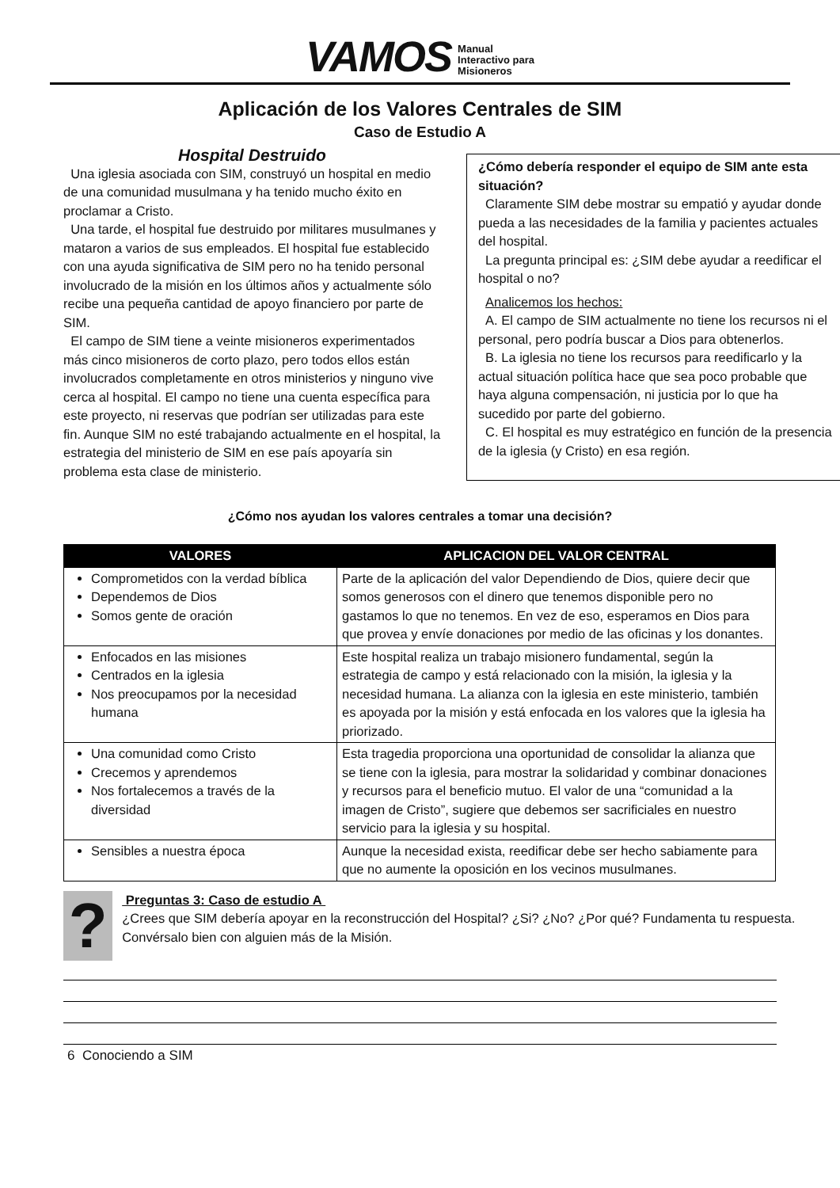VAMOS Manual
Interactivo para
Misioneros
Aplicación de los Valores Centrales de SIM
Caso de Estudio A
Hospital Destruido
Una iglesia asociada con SIM, construyó un hospital en medio de una comunidad musulmana y ha tenido mucho éxito en proclamar a Cristo.
Una tarde, el hospital fue destruido por militares musulmanes y mataron a varios de sus empleados. El hospital fue establecido con una ayuda significativa de SIM pero no ha tenido personal involucrado de la misión en los últimos años y actualmente sólo recibe una pequeña cantidad de apoyo financiero por parte de SIM.
El campo de SIM tiene a veinte misioneros experimentados más cinco misioneros de corto plazo, pero todos ellos están involucrados completamente en otros ministerios y ninguno vive cerca al hospital. El campo no tiene una cuenta específica para este proyecto, ni reservas que podrían ser utilizadas para este fin. Aunque SIM no esté trabajando actualmente en el hospital, la estrategia del ministerio de SIM en ese país apoyaría sin problema esta clase de ministerio.
¿Cómo debería responder el equipo de SIM ante esta situación?
Claramente SIM debe mostrar su empatió y ayudar donde pueda a las necesidades de la familia y pacientes actuales del hospital.
La pregunta principal es: ¿SIM debe ayudar a reedificar el hospital o no?
Analicemos los hechos:
A. El campo de SIM actualmente no tiene los recursos ni el personal, pero podría buscar a Dios para obtenerlos.
B. La iglesia no tiene los recursos para reedificarlo y la actual situación política hace que sea poco probable que haya alguna compensación, ni justicia por lo que ha sucedido por parte del gobierno.
C. El hospital es muy estratégico en función de la presencia de la iglesia (y Cristo) en esa región.
¿Cómo nos ayudan los valores centrales a tomar una decisión?
| VALORES | APLICACION DEL VALOR CENTRAL |
| --- | --- |
| Comprometidos con la verdad bíblica Dependemos de Dios Somos gente de oración | Parte de la aplicación del valor Dependiendo de Dios, quiere decir que somos generosos con el dinero que tenemos disponible pero no gastamos lo que no tenemos. En vez de eso, esperamos en Dios para que provea y envíe donaciones por medio de las oficinas y los donantes. |
| Enfocados en las misiones Centrados en la iglesia Nos preocupamos por la necesidad humana | Este hospital realiza un trabajo misionero fundamental, según la estrategia de campo y está relacionado con la misión, la iglesia y la necesidad humana. La alianza con la iglesia en este ministerio, también es apoyada por la misión y está enfocada en los valores que la iglesia ha priorizado. |
| Una comunidad como Cristo Crecemos y aprendemos Nos fortalecemos a través de la diversidad | Esta tragedia proporciona una oportunidad de consolidar la alianza que se tiene con la iglesia, para mostrar la solidaridad y combinar donaciones y recursos para el beneficio mutuo. El valor de una “comunidad a la imagen de Cristo”, sugiere que debemos ser sacrificiales en nuestro servicio para la iglesia y su hospital. |
| Sensibles a nuestra época | Aunque la necesidad exista, reedificar debe ser hecho sabiamente para que no aumente la oposición en los vecinos musulmanes. |
?
Preguntas 3: Caso de estudio A
¿Crees que SIM debería apoyar en la reconstrucción del Hospital? ¿Si? ¿No? ¿Por qué? Fundamenta tu respuesta. Convérsalo bien con alguien más de la Misión.
6 Conociendo a SIM